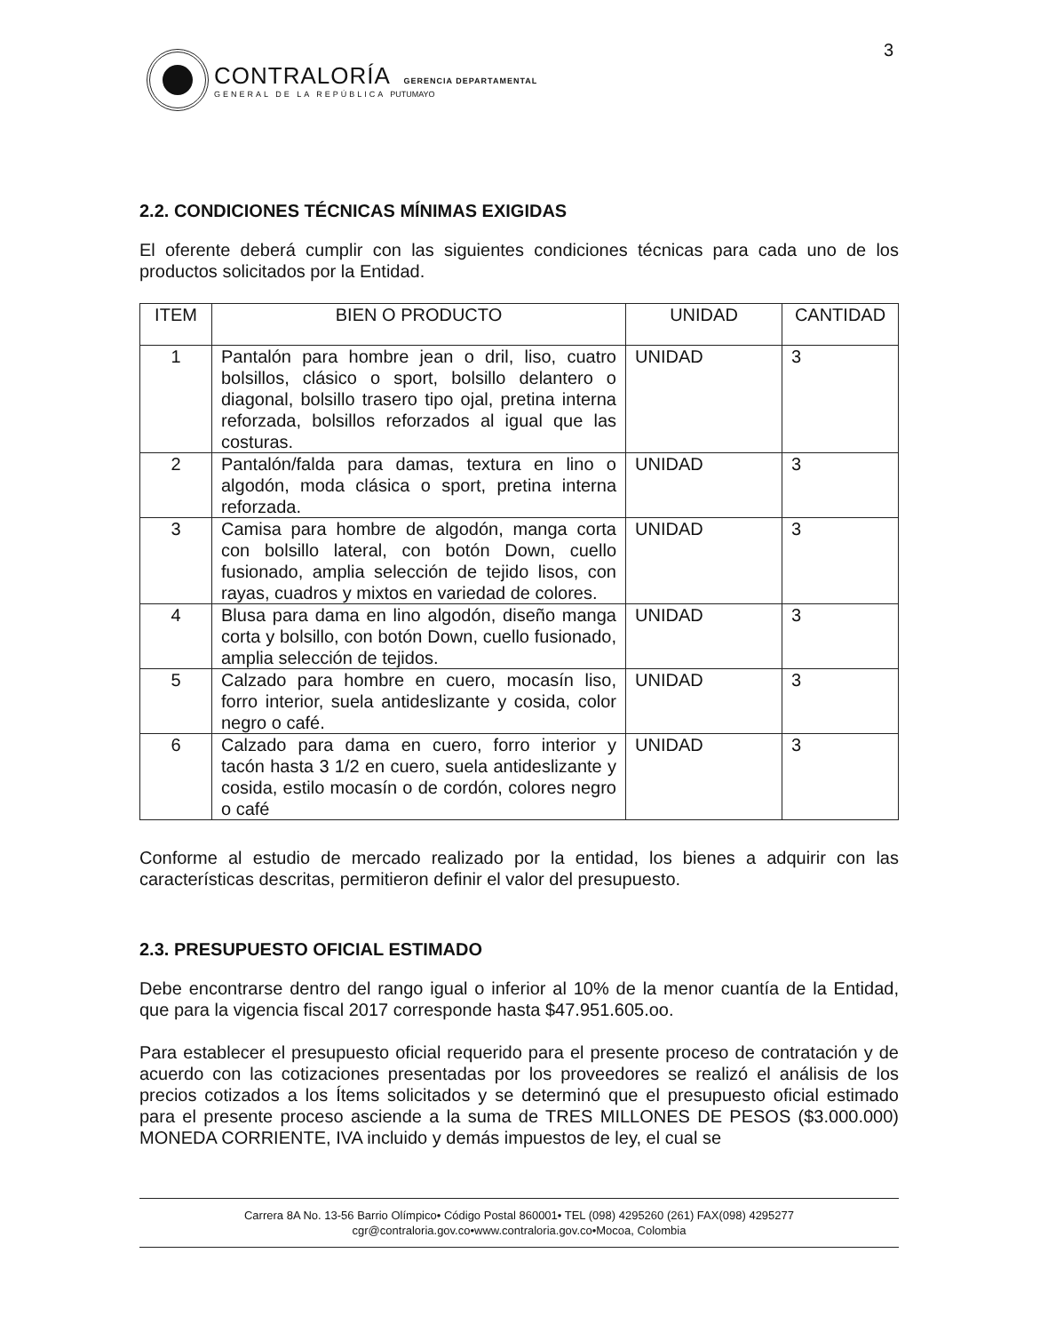3
CONTRALORÍA GERENCIA DEPARTAMENTAL
GENERAL DE LA REPÚBLICA PUTUMAYO
2.2. CONDICIONES TÉCNICAS MÍNIMAS EXIGIDAS
El oferente deberá cumplir con las siguientes condiciones técnicas para cada uno de los productos solicitados por la Entidad.
| ITEM | BIEN O PRODUCTO | UNIDAD | CANTIDAD |
| --- | --- | --- | --- |
| 1 | Pantalón para hombre jean o dril, liso, cuatro bolsillos, clásico o sport, bolsillo delantero o diagonal, bolsillo trasero tipo ojal, pretina interna reforzada, bolsillos reforzados al igual que las costuras. | UNIDAD | 3 |
| 2 | Pantalón/falda para damas, textura en lino o algodón, moda clásica o sport, pretina interna reforzada. | UNIDAD | 3 |
| 3 | Camisa para hombre de algodón, manga corta con bolsillo lateral, con botón Down, cuello fusionado, amplia selección de tejido lisos, con rayas, cuadros y mixtos en variedad de colores. | UNIDAD | 3 |
| 4 | Blusa para dama en lino algodón, diseño manga corta y bolsillo, con botón Down, cuello fusionado, amplia selección de tejidos. | UNIDAD | 3 |
| 5 | Calzado para hombre en cuero, mocasín liso, forro interior, suela antideslizante y cosida, color negro o café. | UNIDAD | 3 |
| 6 | Calzado para dama en cuero, forro interior y tacón hasta 3 1/2 en cuero, suela antideslizante y cosida, estilo mocasín o de cordón, colores negro o café | UNIDAD | 3 |
Conforme al estudio de mercado realizado por la entidad, los bienes a adquirir con las características descritas, permitieron definir el valor del presupuesto.
2.3. PRESUPUESTO OFICIAL ESTIMADO
Debe encontrarse dentro del rango igual o inferior al 10% de la menor cuantía de la Entidad, que para la vigencia fiscal 2017 corresponde hasta $47.951.605.oo.
Para establecer el presupuesto oficial requerido para el presente proceso de contratación y de acuerdo con las cotizaciones presentadas por los proveedores se realizó el análisis de los precios cotizados a los Ítems solicitados y se determinó que el presupuesto oficial estimado para el presente proceso asciende a la suma de TRES MILLONES DE PESOS ($3.000.000) MONEDA CORRIENTE, IVA incluido y demás impuestos de ley, el cual se
Carrera 8A No. 13-56 Barrio Olímpico• Código Postal 860001• TEL (098) 4295260 (261) FAX(098) 4295277
cgr@contraloria.gov.co•www.contraloria.gov.co•Mocoa, Colombia